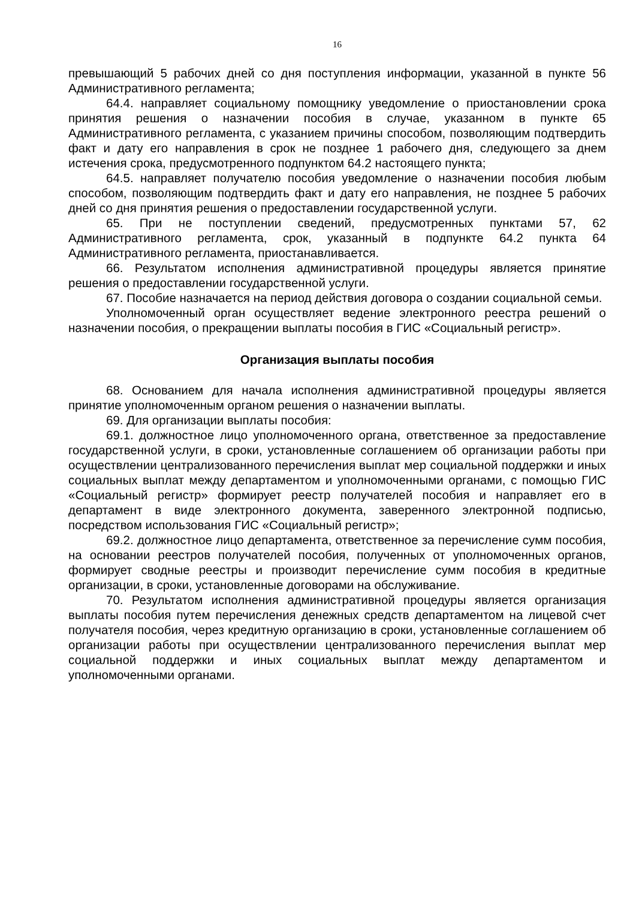16
превышающий 5 рабочих дней со дня поступления информации, указанной в пункте 56 Административного регламента;
64.4. направляет социальному помощнику уведомление о приостановлении срока принятия решения о назначении пособия в случае, указанном в пункте 65 Административного регламента, с указанием причины способом, позволяющим подтвердить факт и дату его направления в срок не позднее 1 рабочего дня, следующего за днем истечения срока, предусмотренного подпунктом 64.2 настоящего пункта;
64.5. направляет получателю пособия уведомление о назначении пособия любым способом, позволяющим подтвердить факт и дату его направления, не позднее 5 рабочих дней со дня принятия решения о предоставлении государственной услуги.
65. При не поступлении сведений, предусмотренных пунктами 57, 62 Административного регламента, срок, указанный в подпункте 64.2 пункта 64 Административного регламента, приостанавливается.
66. Результатом исполнения административной процедуры является принятие решения о предоставлении государственной услуги.
67. Пособие назначается на период действия договора о создании социальной семьи.
Уполномоченный орган осуществляет ведение электронного реестра решений о назначении пособия, о прекращении выплаты пособия в ГИС «Социальный регистр».
Организация выплаты пособия
68. Основанием для начала исполнения административной процедуры является принятие уполномоченным органом решения о назначении выплаты.
69. Для организации выплаты пособия:
69.1. должностное лицо уполномоченного органа, ответственное за предоставление государственной услуги, в сроки, установленные соглашением об организации работы при осуществлении централизованного перечисления выплат мер социальной поддержки и иных социальных выплат между департаментом и уполномоченными органами, с помощью ГИС «Социальный регистр» формирует реестр получателей пособия и направляет его в департамент в виде электронного документа, заверенного электронной подписью, посредством использования ГИС «Социальный регистр»;
69.2. должностное лицо департамента, ответственное за перечисление сумм пособия, на основании реестров получателей пособия, полученных от уполномоченных органов, формирует сводные реестры и производит перечисление сумм пособия в кредитные организации, в сроки, установленные договорами на обслуживание.
70. Результатом исполнения административной процедуры является организация выплаты пособия путем перечисления денежных средств департаментом на лицевой счет получателя пособия, через кредитную организацию в сроки, установленные соглашением об организации работы при осуществлении централизованного перечисления выплат мер социальной поддержки и иных социальных выплат между департаментом и уполномоченными органами.